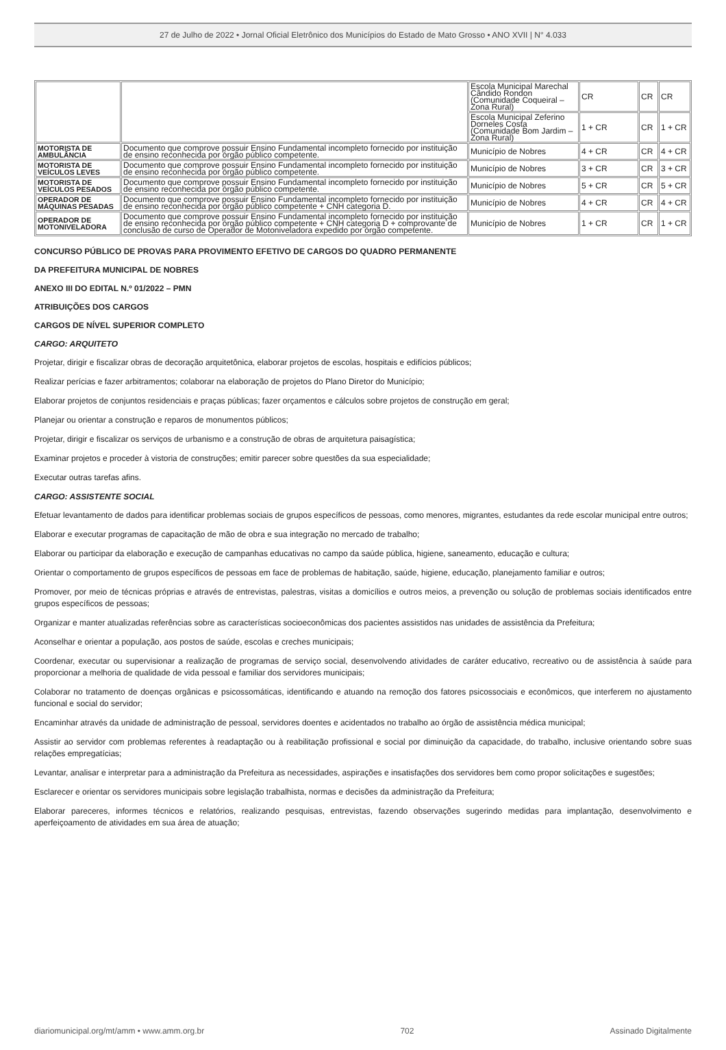27 de Julho de 2022 • Jornal Oficial Eletrônico dos Municípios do Estado de Mato Grosso • ANO XVII | N° 4.033
| | | Escola Municipal Marechal Cândido Rondon (Comunidade Coqueiral – Zona Rural) | CR | CR | CR |
| | | Escola Municipal Zeferino Dorneles Costa (Comunidade Bom Jardim – Zona Rural) | 1 + CR | CR | 1 + CR |
| MOTORISTA DE AMBULÂNCIA | Documento que comprove possuir Ensino Fundamental incompleto fornecido por instituição de ensino reconhecida por órgão público competente. | Município de Nobres | 4 + CR | CR | 4 + CR |
| MOTORISTA DE VEÍCULOS LEVES | Documento que comprove possuir Ensino Fundamental incompleto fornecido por instituição de ensino reconhecida por órgão público competente. | Município de Nobres | 3 + CR | CR | 3 + CR |
| MOTORISTA DE VEÍCULOS PESADOS | Documento que comprove possuir Ensino Fundamental incompleto fornecido por instituição de ensino reconhecida por órgão público competente. | Município de Nobres | 5 + CR | CR | 5 + CR |
| OPERADOR DE MÁQUINAS PESADAS | Documento que comprove possuir Ensino Fundamental incompleto fornecido por instituição de ensino reconhecida por órgão público competente + CNH categoria D. | Município de Nobres | 4 + CR | CR | 4 + CR |
| OPERADOR DE MOTONIVELADORA | Documento que comprove possuir Ensino Fundamental incompleto fornecido por instituição de ensino reconhecida por órgão público competente + CNH categoria D + comprovante de conclusão de curso de Operador de Motoniveladora expedido por órgão competente. | Município de Nobres | 1 + CR | CR | 1 + CR |
CONCURSO PÚBLICO DE PROVAS PARA PROVIMENTO EFETIVO DE CARGOS DO QUADRO PERMANENTE
DA PREFEITURA MUNICIPAL DE NOBRES
ANEXO III DO EDITAL N.º 01/2022 – PMN
ATRIBUIÇÕES DOS CARGOS
CARGOS DE NÍVEL SUPERIOR COMPLETO
CARGO: ARQUITETO
Projetar, dirigir e fiscalizar obras de decoração arquitetônica, elaborar projetos de escolas, hospitais e edifícios públicos;
Realizar perícias e fazer arbitramentos; colaborar na elaboração de projetos do Plano Diretor do Município;
Elaborar projetos de conjuntos residenciais e praças públicas; fazer orçamentos e cálculos sobre projetos de construção em geral;
Planejar ou orientar a construção e reparos de monumentos públicos;
Projetar, dirigir e fiscalizar os serviços de urbanismo e a construção de obras de arquitetura paisagística;
Examinar projetos e proceder à vistoria de construções; emitir parecer sobre questões da sua especialidade;
Executar outras tarefas afins.
CARGO: ASSISTENTE SOCIAL
Efetuar levantamento de dados para identificar problemas sociais de grupos específicos de pessoas, como menores, migrantes, estudantes da rede escolar municipal entre outros;
Elaborar e executar programas de capacitação de mão de obra e sua integração no mercado de trabalho;
Elaborar ou participar da elaboração e execução de campanhas educativas no campo da saúde pública, higiene, saneamento, educação e cultura;
Orientar o comportamento de grupos específicos de pessoas em face de problemas de habitação, saúde, higiene, educação, planejamento familiar e outros;
Promover, por meio de técnicas próprias e através de entrevistas, palestras, visitas a domicílios e outros meios, a prevenção ou solução de problemas sociais identificados entre grupos específicos de pessoas;
Organizar e manter atualizadas referências sobre as características socioeconômicas dos pacientes assistidos nas unidades de assistência da Prefeitura;
Aconselhar e orientar a população, aos postos de saúde, escolas e creches municipais;
Coordenar, executar ou supervisionar a realização de programas de serviço social, desenvolvendo atividades de caráter educativo, recreativo ou de assistência à saúde para proporcionar a melhoria de qualidade de vida pessoal e familiar dos servidores municipais;
Colaborar no tratamento de doenças orgânicas e psicossomáticas, identificando e atuando na remoção dos fatores psicossociais e econômicos, que interferem no ajustamento funcional e social do servidor;
Encaminhar através da unidade de administração de pessoal, servidores doentes e acidentados no trabalho ao órgão de assistência médica municipal;
Assistir ao servidor com problemas referentes à readaptação ou à reabilitação profissional e social por diminuição da capacidade, do trabalho, inclusive orientando sobre suas relações empregatícias;
Levantar, analisar e interpretar para a administração da Prefeitura as necessidades, aspirações e insatisfações dos servidores bem como propor solicitações e sugestões;
Esclarecer e orientar os servidores municipais sobre legislação trabalhista, normas e decisões da administração da Prefeitura;
Elaborar pareceres, informes técnicos e relatórios, realizando pesquisas, entrevistas, fazendo observações sugerindo medidas para implantação, desenvolvimento e aperfeiçoamento de atividades em sua área de atuação;
diariomunicipal.org/mt/amm • www.amm.org.br 702 Assinado Digitalmente